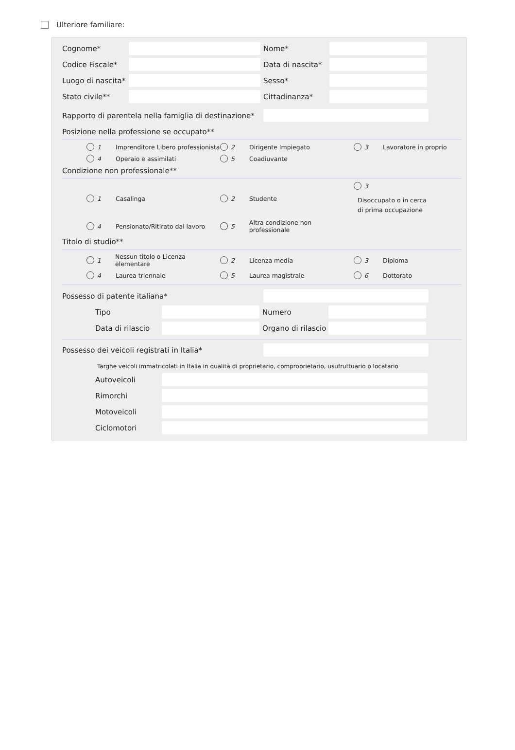Ulteriore familiare:
Cognome* Nome*
Codice Fiscale* Data di nascita*
Luogo di nascita* Sesso*
Stato civile** Cittadinanza*
Rapporto di parentela nella famiglia di destinazione*
Posizione nella professione se occupato**
1 Imprenditore Libero professionista
2 Dirigente Impiegato
3 Lavoratore in proprio
4 Operaio e assimilati
5 Coadiuvante
Condizione non professionale**
1 Casalinga
2 Studente
3
Disoccupato o in cerca
di prima occupazione
4 Pensionato/Ritirato dal lavoro
5 Altra condizione non professionale
Titolo di studio**
1 Nessun titolo o Licenza elementare
2 Licenza media
3 Diploma
4 Laurea triennale
5 Laurea magistrale
6 Dottorato
Possesso di patente italiana*
Tipo Numero
Data di rilascio Organo di rilascio
Possesso dei veicoli registrati in Italia*
Targhe veicoli immatricolati in Italia in qualità di proprietario, comproprietario, usufruttuario o locatario
Autoveicoli
Rimorchi
Motoveicoli
Ciclomotori